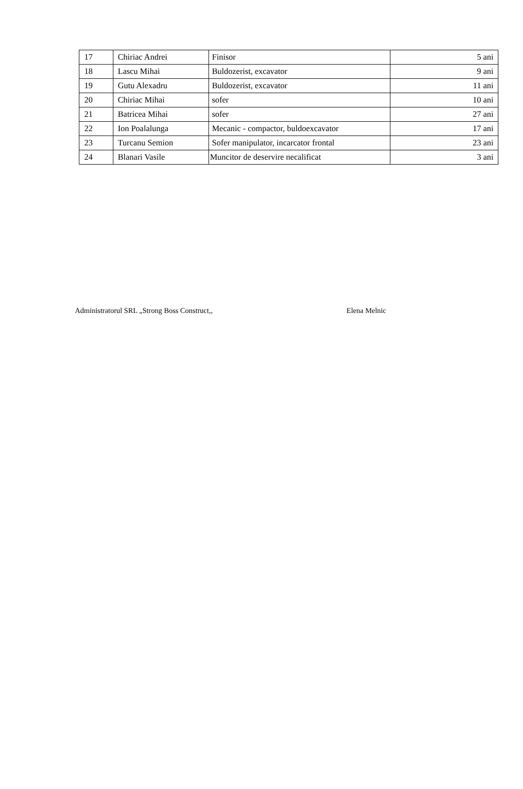| 17 | Chiriac Andrei | Finisor | 5 ani |
| 18 | Lascu Mihai | Buldozerist, excavator | 9 ani |
| 19 | Gutu Alexadru | Buldozerist, excavator | 11 ani |
| 20 | Chiriac Mihai | sofer | 10 ani |
| 21 | Batricea Mihai | sofer | 27 ani |
| 22 | Ion Poalalunga | Mecanic - compactor, buldoexcavator | 17 ani |
| 23 | Turcanu Semion | Sofer manipulator, incarcator frontal | 23 ani |
| 24 | Blanari Vasile | Muncitor de deservire necalificat | 3 ani |
Administratorul SRL „Strong Boss Construct,, Elena Melnic